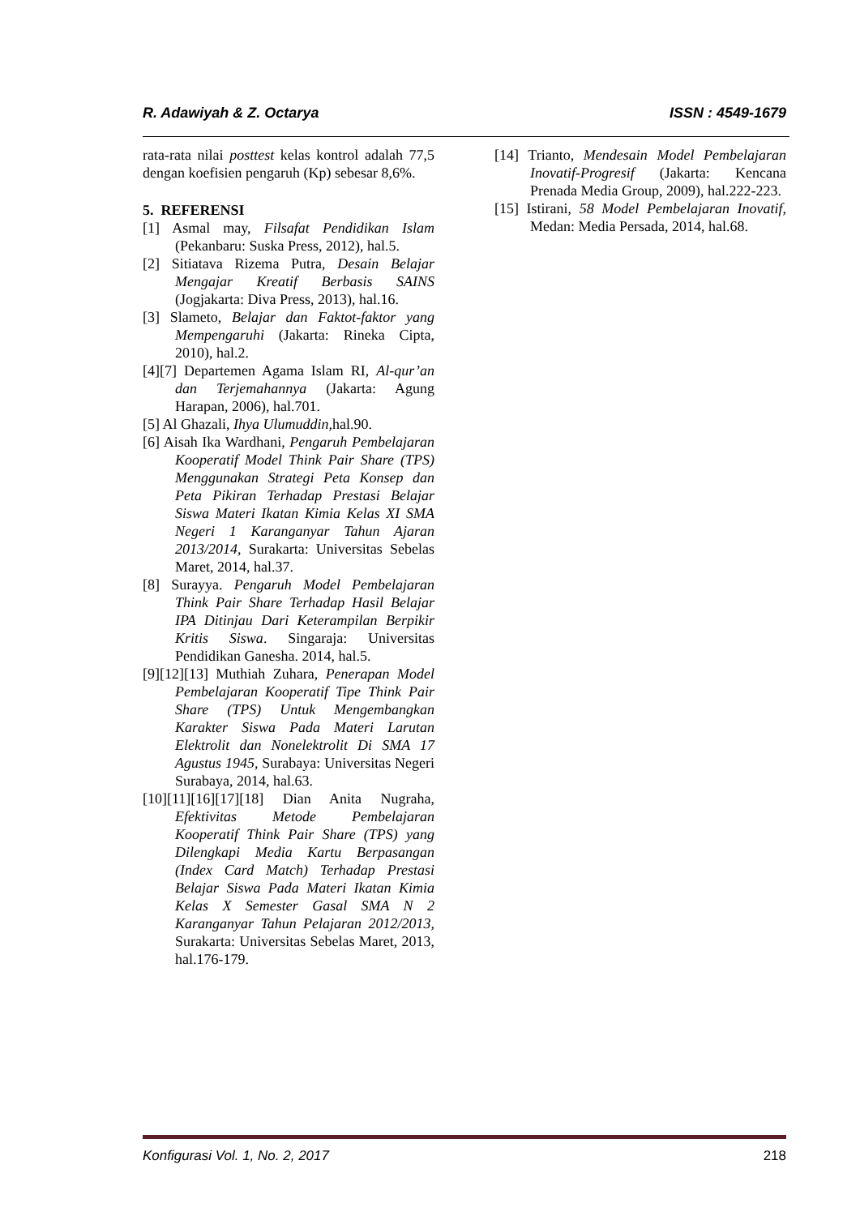R. Adawiyah & Z. Octarya ISSN : 4549-1679
rata-rata nilai posttest kelas kontrol adalah 77,5 dengan koefisien pengaruh (Kp) sebesar 8,6%.
5. REFERENSI
[1] Asmal may, Filsafat Pendidikan Islam (Pekanbaru: Suska Press, 2012), hal.5.
[2] Sitiatava Rizema Putra, Desain Belajar Mengajar Kreatif Berbasis SAINS (Jogjakarta: Diva Press, 2013), hal.16.
[3] Slameto, Belajar dan Faktot-faktor yang Mempengaruhi (Jakarta: Rineka Cipta, 2010), hal.2.
[4][7] Departemen Agama Islam RI, Al-qur’an dan Terjemahannya (Jakarta: Agung Harapan, 2006), hal.701.
[5] Al Ghazali, Ihya Ulumuddin, hal.90.
[6] Aisah Ika Wardhani, Pengaruh Pembelajaran Kooperatif Model Think Pair Share (TPS) Menggunakan Strategi Peta Konsep dan Peta Pikiran Terhadap Prestasi Belajar Siswa Materi Ikatan Kimia Kelas XI SMA Negeri 1 Karanganyar Tahun Ajaran 2013/2014, Surakarta: Universitas Sebelas Maret, 2014, hal.37.
[8] Surayya. Pengaruh Model Pembelajaran Think Pair Share Terhadap Hasil Belajar IPA Ditinjau Dari Keterampilan Berpikir Kritis Siswa. Singaraja: Universitas Pendidikan Ganesha. 2014, hal.5.
[9][12][13] Muthiah Zuhara, Penerapan Model Pembelajaran Kooperatif Tipe Think Pair Share (TPS) Untuk Mengembangkan Karakter Siswa Pada Materi Larutan Elektrolit dan Nonelektrolit Di SMA 17 Agustus 1945, Surabaya: Universitas Negeri Surabaya, 2014, hal.63.
[10][11][16][17][18] Dian Anita Nugraha, Efektivitas Metode Pembelajaran Kooperatif Think Pair Share (TPS) yang Dilengkapi Media Kartu Berpasangan (Index Card Match) Terhadap Prestasi Belajar Siswa Pada Materi Ikatan Kimia Kelas X Semester Gasal SMA N 2 Karanganyar Tahun Pelajaran 2012/2013, Surakarta: Universitas Sebelas Maret, 2013, hal.176-179.
[14] Trianto, Mendesain Model Pembelajaran Inovatif-Progresif (Jakarta: Kencana Prenada Media Group, 2009), hal.222-223.
[15] Istirani, 58 Model Pembelajaran Inovatif, Medan: Media Persada, 2014, hal.68.
Konfigurasi Vol. 1, No. 2, 2017 218